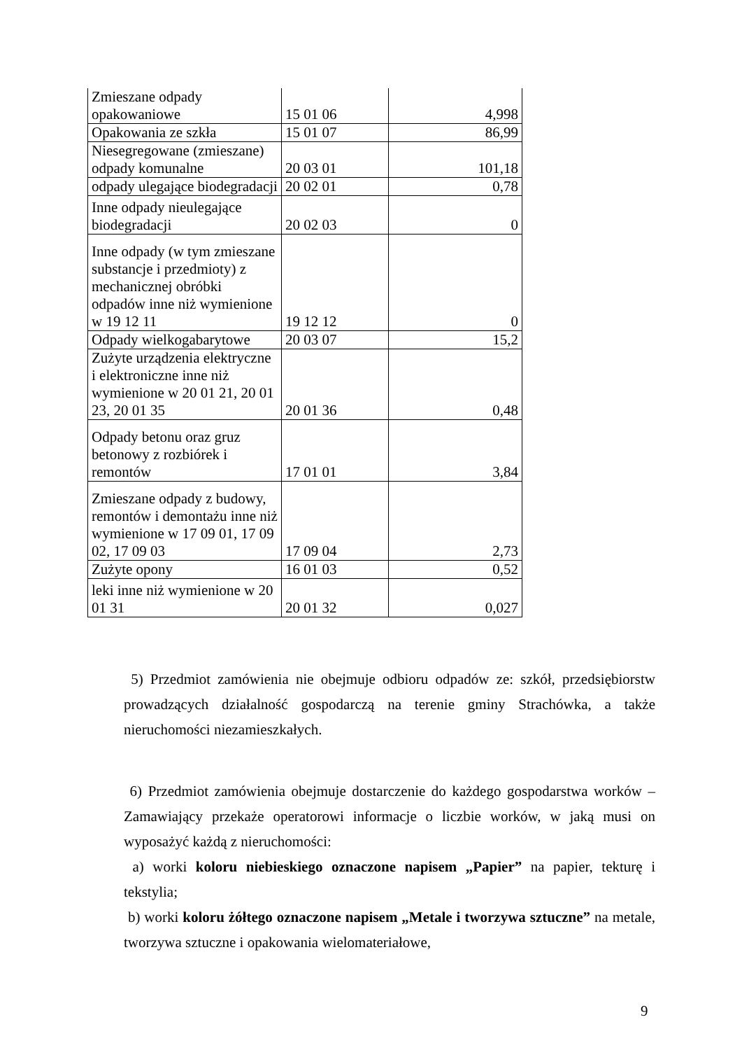| Zmieszane odpady opakowaniowe | 15 01 06 | 4,998 |
| Opakowania ze szkła | 15 01 07 | 86,99 |
| Niesegregowane (zmieszane) odpady komunalne | 20 03 01 | 101,18 |
| odpady ulegające biodegradacji | 20 02 01 | 0,78 |
| Inne odpady nieulegające biodegradacji | 20 02 03 | 0 |
| Inne odpady (w tym zmieszane substancje i przedmioty) z mechanicznej obróbki odpadów inne niż wymienione w 19 12 11 | 19 12 12 | 0 |
| Odpady wielkogabarytowe | 20 03 07 | 15,2 |
| Zużyte urządzenia elektryczne i elektroniczne inne niż wymienione w 20 01 21, 20 01 23, 20 01 35 | 20 01 36 | 0,48 |
| Odpady betonu oraz gruz betonowy z rozbiórek i remontów | 17 01 01 | 3,84 |
| Zmieszane odpady z budowy, remontów i demontażu inne niż wymienione w 17 09 01, 17 09 02, 17 09 03 | 17 09 04 | 2,73 |
| Zużyte opony | 16 01 03 | 0,52 |
| leki inne niż wymienione w 20 01 31 | 20 01 32 | 0,027 |
5) Przedmiot zamówienia nie obejmuje odbioru odpadów ze: szkół, przedsiębiorstw prowadzących działalność gospodarczą na terenie gminy Strachówka, a także nieruchomości niezamieszkałych.
6) Przedmiot zamówienia obejmuje dostarczenie do każdego gospodarstwa worków – Zamawiający przekaże operatorowi informacje o liczbie worków, w jaką musi on wyposażyć każdą z nieruchomości:
a) worki koloru niebieskiego oznaczone napisem „Papier” na papier, tekturę i tekstylia;
b) worki koloru żółtego oznaczone napisem „Metale i tworzywa sztuczne” na metale, tworzywa sztuczne i opakowania wielomateriałowe,
9